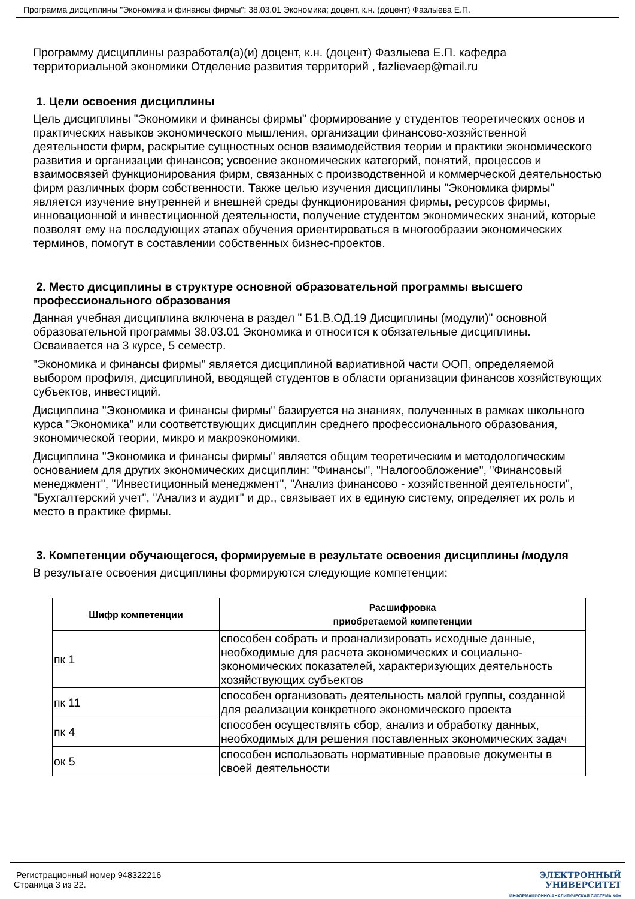Программа дисциплины "Экономика и финансы фирмы"; 38.03.01 Экономика; доцент, к.н. (доцент) Фазлыева Е.П.
Программу дисциплины разработал(а)(и) доцент, к.н. (доцент) Фазлыева Е.П. кафедра территориальной экономики Отделение развития территорий , fazlievaep@mail.ru
1. Цели освоения дисциплины
Цель дисциплины "Экономики и финансы фирмы" формирование у студентов теоретических основ и практических навыков экономического мышления, организации финансово-хозяйственной деятельности фирм, раскрытие сущностных основ взаимодействия теории и практики экономического развития и организации финансов; усвоение экономических категорий, понятий, процессов и взаимосвязей функционирования фирм, связанных с производственной и коммерческой деятельностью фирм различных форм собственности. Также целью изучения дисциплины "Экономика фирмы" является изучение внутренней и внешней среды функционирования фирмы, ресурсов фирмы, инновационной и инвестиционной деятельности, получение студентом экономических знаний, которые позволят ему на последующих этапах обучения ориентироваться в многообразии экономических терминов, помогут в составлении собственных бизнес-проектов.
2. Место дисциплины в структуре основной образовательной программы высшего профессионального образования
Данная учебная дисциплина включена в раздел " Б1.В.ОД.19 Дисциплины (модули)" основной образовательной программы 38.03.01 Экономика и относится к обязательные дисциплины. Осваивается на 3 курсе, 5 семестр.
"Экономика и финансы фирмы" является дисциплиной вариативной части ООП, определяемой выбором профиля, дисциплиной, вводящей студентов в области организации финансов хозяйствующих субъектов, инвестиций.
Дисциплина "Экономика и финансы фирмы" базируется на знаниях, полученных в рамках школьного курса "Экономика" или соответствующих дисциплин среднего профессионального образования, экономической теории, микро и макроэкономики.
Дисциплина "Экономика и финансы фирмы" является общим теоретическим и методологическим основанием для других экономических дисциплин: "Финансы", "Налогообложение", "Финансовый менеджмент", "Инвестиционный менеджмент", "Анализ финансово - хозяйственной деятельности", "Бухгалтерский учет", "Анализ и аудит" и др., связывает их в единую систему, определяет их роль и место в практике фирмы.
3. Компетенции обучающегося, формируемые в результате освоения дисциплины /модуля
В результате освоения дисциплины формируются следующие компетенции:
| Шифр компетенции | Расшифровка приобретаемой компетенции |
| --- | --- |
| пк 1 | способен собрать и проанализировать исходные данные, необходимые для расчета экономических и социально-экономических показателей, характеризующих деятельность хозяйствующих субъектов |
| пк 11 | способен организовать деятельность малой группы, созданной для реализации конкретного экономического проекта |
| пк 4 | способен осуществлять сбор, анализ и обработку данных, необходимых для решения поставленных экономических задач |
| ок 5 | способен использовать нормативные правовые документы в своей деятельности |
Регистрационный номер 948322216
Страница 3 из 22.
ЭЛЕКТРОННЫЙ
УНИВЕРСИТЕТ
ИНФОРМАЦИОННО-АНАЛИТИЧЕСКАЯ СИСТЕМА КФУ